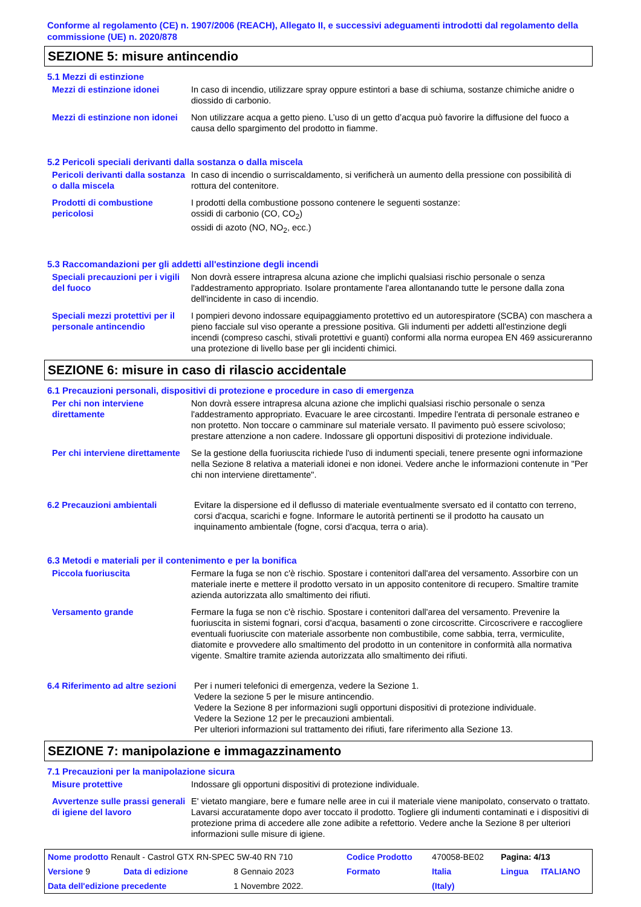Conforme al regolamento (CE) n. 1907/2006 (REACH), Allegato II, e successivi adeguamenti introdotti dal regolamento della commissione (UE) n. 2020/878
SEZIONE 5: misure antincendio
5.1 Mezzi di estinzione
Mezzi di estinzione idonei In caso di incendio, utilizzare spray oppure estintori a base di schiuma, sostanze chimiche anidre o diossido di carbonio.
Mezzi di estinzione non idonei
Non utilizzare acqua a getto pieno. L’uso di un getto d’acqua può favorire la diffusione del fuoco a causa dello spargimento del prodotto in fiamme.
5.2 Pericoli speciali derivanti dalla sostanza o dalla miscela
Pericoli derivanti dalla sostanza o dalla miscela
In caso di incendio o surriscaldamento, si verificherà un aumento della pressione con possibilità di rottura del contenitore.
Prodotti di combustione pericolosi
I prodotti della combustione possono contenere le seguenti sostanze:
ossidi di carbonio (CO, CO<sub>2</sub>)
ossidi di azoto (NO, NO<sub>2</sub>, ecc.)
5.3 Raccomandazioni per gli addetti all'estinzione degli incendi
Speciali precauzioni per i vigili del fuoco
Non dovrà essere intrapresa alcuna azione che implichi qualsiasi rischio personale o senza l'addestramento appropriato. Isolare prontamente l'area allontanando tutte le persone dalla zona dell'incidente in caso di incendio.
Speciali mezzi protettivi per il personale antincendio
I pompieri devono indossare equipaggiamento protettivo ed un autorespiratore (SCBA) con maschera a pieno facciale sul viso operante a pressione positiva. Gli indumenti per addetti all'estinzione degli incendi (compreso caschi, stivali protettivi e guanti) conformi alla norma europea EN 469 assicureranno una protezione di livello base per gli incidenti chimici.
SEZIONE 6: misure in caso di rilascio accidentale
6.1 Precauzioni personali, dispositivi di protezione e procedure in caso di emergenza
Per chi non interviene direttamente
Non dovrà essere intrapresa alcuna azione che implichi qualsiasi rischio personale o senza l'addestramento appropriato. Evacuare le aree circostanti. Impedire l'entrata di personale estraneo e non protetto. Non toccare o camminare sul materiale versato. Il pavimento può essere scivoloso; prestare attenzione a non cadere. Indossare gli opportuni dispositivi di protezione individuale.
Per chi interviene direttamente
Se la gestione della fuoriuscita richiede l'uso di indumenti speciali, tenere presente ogni informazione nella Sezione 8 relativa a materiali idonei e non idonei. Vedere anche le informazioni contenute in "Per chi non interviene direttamente".
6.2 Precauzioni ambientali Evitare la dispersione ed il deflusso di materiale eventualmente sversato ed il contatto con terreno, corsi d'acqua, scarichi e fogne. Informare le autorità pertinenti se il prodotto ha causato un inquinamento ambientale (fogne, corsi d'acqua, terra o aria).
6.3 Metodi e materiali per il contenimento e per la bonifica
Piccola fuoriuscita Fermare la fuga se non c'è rischio. Spostare i contenitori dall'area del versamento. Assorbire con un materiale inerte e mettere il prodotto versato in un apposito contenitore di recupero. Smaltire tramite azienda autorizzata allo smaltimento dei rifiuti.
Versamento grande Fermare la fuga se non c'è rischio. Spostare i contenitori dall'area del versamento. Prevenire la fuoriuscita in sistemi fognari, corsi d'acqua, basamenti o zone circoscritte. Circoscrivere e raccogliere eventuali fuoriuscite con materiale assorbente non combustibile, come sabbia, terra, vermiculite, diatomite e provvedere allo smaltimento del prodotto in un contenitore in conformità alla normativa vigente. Smaltire tramite azienda autorizzata allo smaltimento dei rifiuti.
6.4 Riferimento ad altre sezioni
Per i numeri telefonici di emergenza, vedere la Sezione 1.
Vedere la sezione 5 per le misure antincendio.
Vedere la Sezione 8 per informazioni sugli opportuni dispositivi di protezione individuale.
Vedere la Sezione 12 per le precauzioni ambientali.
Per ulteriori informazioni sul trattamento dei rifiuti, fare riferimento alla Sezione 13.
SEZIONE 7: manipolazione e immagazzinamento
7.1 Precauzioni per la manipolazione sicura
Misure protettive Indossare gli opportuni dispositivi di protezione individuale.
Avvertenze sulle prassi generali di igiene del lavoro
E' vietato mangiare, bere e fumare nelle aree in cui il materiale viene manipolato, conservato o trattato. Lavarsi accuratamente dopo aver toccato il prodotto. Togliere gli indumenti contaminati e i dispositivi di protezione prima di accedere alle zone adibite a refettorio. Vedere anche la Sezione 8 per ulteriori informazioni sulle misure di igiene.
| Nome prodotto Renault - Castrol GTX RN-SPEC 5W-40 RN 710 | | | Codice Prodotto | 470058-BE02 | Pagina: 4/13 | |
| Versione 9 | Data di edizione | 8 Gennaio 2023 | Formato | Italia | Lingua | ITALIANO |
| Data dell'edizione precedente | | 1 Novembre 2022. | | (Italy) | | |